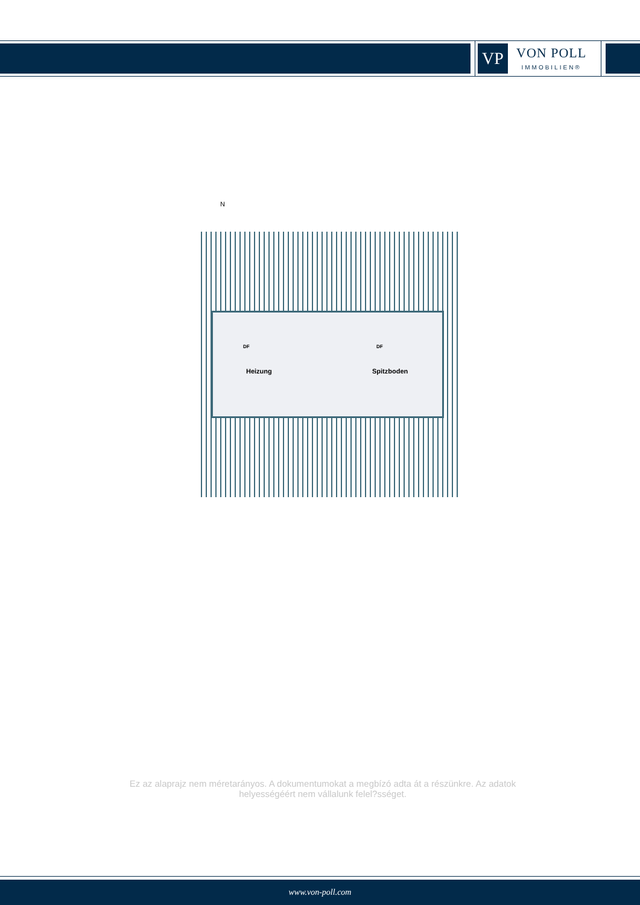VP
VON POLL
IMMOBILIEN®
N
Heizung Spitzboden
DF DF
Ez az alaprajz nem méretarányos. A dokumentumokat a megbízó adta át a részünkre. Az adatok helyességéért nem vállalunk felel?sséget.
www.von-poll.com